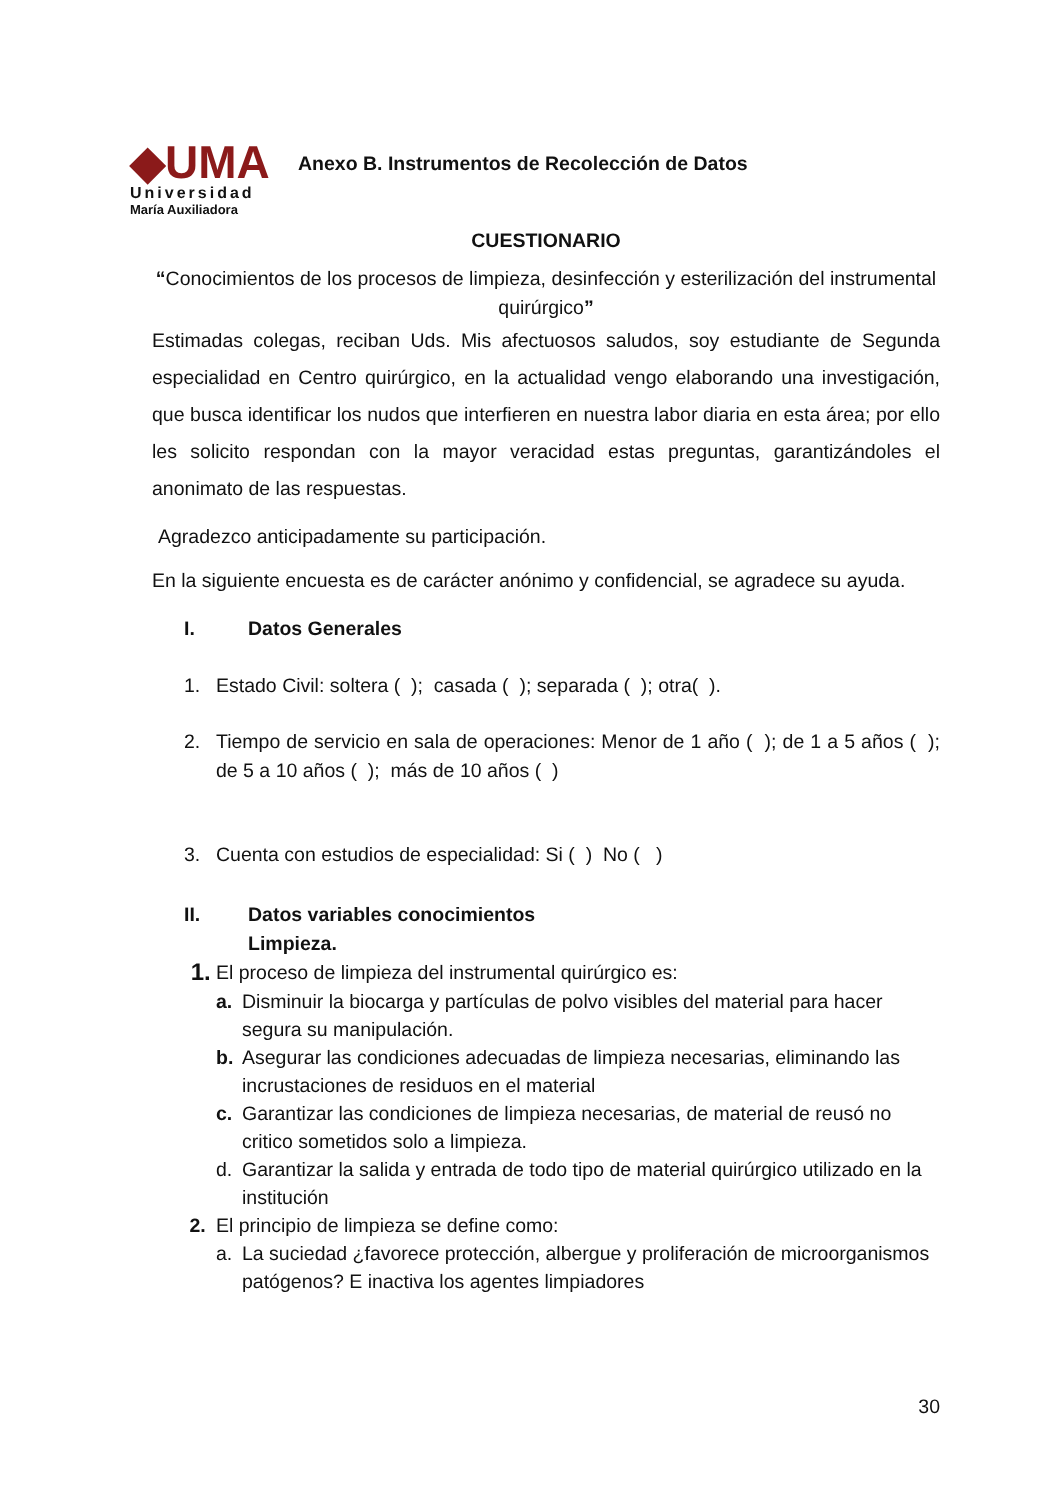◆UMA
Universidad
María Auxiliadora
Anexo B. Instrumentos de Recolección de Datos
CUESTIONARIO
“Conocimientos de los procesos de limpieza, desinfección y esterilización del instrumental quirúrgico”
Estimadas colegas, reciban Uds. Mis afectuosos saludos, soy estudiante de Segunda especialidad en Centro quirúrgico, en la actualidad vengo elaborando una investigación, que busca identificar los nudos que interfieren en nuestra labor diaria en esta área; por ello les solicito respondan con la mayor veracidad estas preguntas, garantizándoles el anonimato de las respuestas.
Agradezco anticipadamente su participación.
En la siguiente encuesta es de carácter anónimo y confidencial, se agradece su ayuda.
I. Datos Generales
1. Estado Civil: soltera ( ); casada ( ); separada ( ); otra( ).
2. Tiempo de servicio en sala de operaciones: Menor de 1 año ( ); de 1 a 5 años ( ); de 5 a 10 años ( ); más de 10 años ( )
3. Cuenta con estudios de especialidad: Si ( ) No ( )
II. Datos variables conocimientos
Limpieza.
1. El proceso de limpieza del instrumental quirúrgico es:
a. Disminuir la biocarga y partículas de polvo visibles del material para hacer segura su manipulación.
b. Asegurar las condiciones adecuadas de limpieza necesarias, eliminando las incrustaciones de residuos en el material
c. Garantizar las condiciones de limpieza necesarias, de material de reusó no critico sometidos solo a limpieza.
d. Garantizar la salida y entrada de todo tipo de material quirúrgico utilizado en la institución
2. El principio de limpieza se define como:
a. La suciedad ¿favorece protección, albergue y proliferación de microorganismos patógenos? E inactiva los agentes limpiadores
30